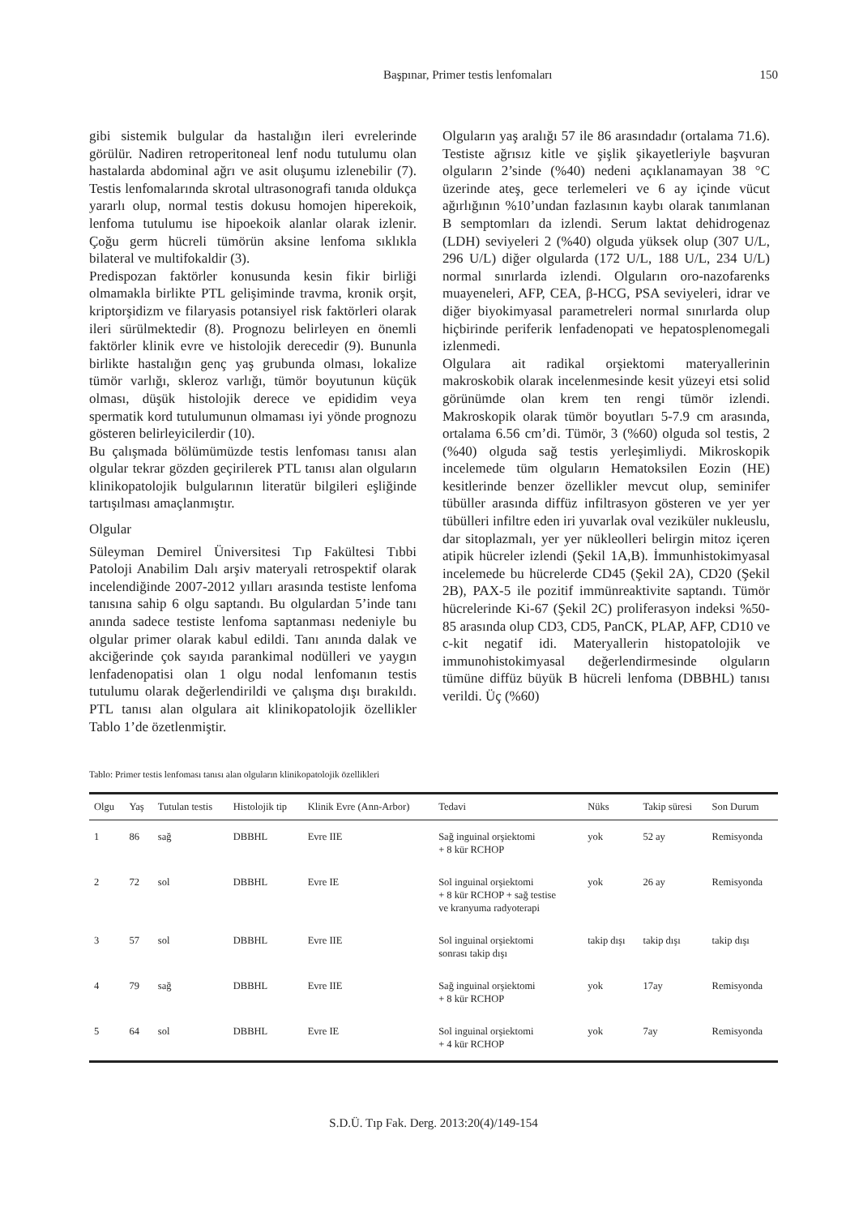Başpınar, Primer testis lenfomaları 150
gibi sistemik bulgular da hastalığın ileri evrelerinde görülür. Nadiren retroperitoneal lenf nodu tutulumu olan hastalarda abdominal ağrı ve asit oluşumu izlenebilir (7). Testis lenfomalarında skrotal ultrasonografi tanıda oldukça yararlı olup, normal testis dokusu homojen hiperekoik, lenfoma tutulumu ise hipoekoik alanlar olarak izlenir. Çoğu germ hücreli tümörün aksine lenfoma sıklıkla bilateral ve multifokaldir (3).
Predispozan faktörler konusunda kesin fikir birliği olmamakla birlikte PTL gelişiminde travma, kronik orşit, kriptorşidizm ve filaryasis potansiyel risk faktörleri olarak ileri sürülmektedir (8). Prognozu belirleyen en önemli faktörler klinik evre ve histolojik derecedir (9). Bununla birlikte hastalığın genç yaş grubunda olması, lokalize tümör varlığı, skleroz varlığı, tümör boyutunun küçük olması, düşük histolojik derece ve epididim veya spermatik kord tutulumunun olmaması iyi yönde prognozu gösteren belirleyicilerdir (10).
Bu çalışmada bölümümüzde testis lenfoması tanısı alan olgular tekrar gözden geçirilerek PTL tanısı alan olguların klinikopatolojik bulgularının literatür bilgileri eşliğinde tartışılması amaçlanmıştır.
Olgular
Süleyman Demirel Üniversitesi Tıp Fakültesi Tıbbi Patoloji Anabilim Dalı arşiv materyali retrospektif olarak incelendiğinde 2007-2012 yılları arasında testiste lenfoma tanısına sahip 6 olgu saptandı. Bu olgulardan 5’inde tanı anında sadece testiste lenfoma saptanması nedeniyle bu olgular primer olarak kabul edildi. Tanı anında dalak ve akciğerinde çok sayıda parankimal nodülleri ve yaygın lenfadenopatisi olan 1 olgu nodal lenfomanın testis tutulumu olarak değerlendirildi ve çalışma dışı bırakıldı. PTL tanısı alan olgulara ait klinikopatolojik özellikler Tablo 1’de özetlenmiştir.
Olguların yaş aralığı 57 ile 86 arasındadır (ortalama 71.6). Testiste ağrısız kitle ve şişlik şikayetleriyle başvuran olguların 2’sinde (%40) nedeni açıklanamayan 38 °C üzerinde ateş, gece terlemeleri ve 6 ay içinde vücut ağırlığının %10’undan fazlasının kaybı olarak tanımlanan B semptomları da izlendi. Serum laktat dehidrogenaz (LDH) seviyeleri 2 (%40) olguda yüksek olup (307 U/L, 296 U/L) diğer olgularda (172 U/L, 188 U/L, 234 U/L) normal sınırlarda izlendi. Olguların oro-nazofarenks muayeneleri, AFP, CEA, β-HCG, PSA seviyeleri, idrar ve diğer biyokimyasal parametreleri normal sınırlarda olup hiçbirinde periferik lenfadenopati ve hepatosplenomegali izlenmedi.
Olgulara ait radikal orşiektomi materyallerinin makroskobik olarak incelenmesinde kesit yüzeyi etsi solid görünümde olan krem ten rengi tümör izlendi. Makroskopik olarak tümör boyutları 5-7.9 cm arasında, ortalama 6.56 cm’di. Tümör, 3 (%60) olguda sol testis, 2 (%40) olguda sağ testis yerleşimliydi. Mikroskopik incelemede tüm olguların Hematoksilen Eozin (HE) kesitlerinde benzer özellikler mevcut olup, seminifer tübüller arasında diffüz infiltrasyon gösteren ve yer yer tübülleri infiltre eden iri yuvarlak oval veziküler nukleuslu, dar sitoplazmalı, yer yer nükleolleri belirgin mitoz içeren atipik hücreler izlendi (Şekil 1A,B). İmmunhistokimyasal incelemede bu hücrelerde CD45 (Şekil 2A), CD20 (Şekil 2B), PAX-5 ile pozitif immünreaktivite saptandı. Tümör hücrelerinde Ki-67 (Şekil 2C) proliferasyon indeksi %50-85 arasında olup CD3, CD5, PanCK, PLAP, AFP, CD10 ve c-kit negatif idi. Materyallerin histopatolojik ve immunohistokimyasal değerlendirmesinde olguların tümüne diffüz büyük B hücreli lenfoma (DBBHL) tanısı verildi. Üç (%60)
Tablo: Primer testis lenfoması tanısı alan olguların klinikopatolojik özellikleri
| Olgu | Yaş | Tutulan testis | Histolojik tip | Klinik Evre (Ann-Arbor) | Tedavi | Nüks | Takip süresi | Son Durum |
| --- | --- | --- | --- | --- | --- | --- | --- | --- |
| 1 | 86 | sağ | DBBHL | Evre IIE | Sağ inguinal orşiektomi + 8 kür RCHOP | yok | 52 ay | Remisyonda |
| 2 | 72 | sol | DBBHL | Evre IE | Sol inguinal orşiektomi + 8 kür RCHOP + sağ testise ve kranyuma radyoterapi | yok | 26 ay | Remisyonda |
| 3 | 57 | sol | DBBHL | Evre IIE | Sol inguinal orşiektomi sonrası takip dışı | takip dışı | takip dışı | takip dışı |
| 4 | 79 | sağ | DBBHL | Evre IIE | Sağ inguinal orşiektomi + 8 kür RCHOP | yok | 17ay | Remisyonda |
| 5 | 64 | sol | DBBHL | Evre IE | Sol inguinal orşiektomi + 4 kür RCHOP | yok | 7ay | Remisyonda |
S.D.Ü. Tıp Fak. Derg. 2013:20(4)/149-154